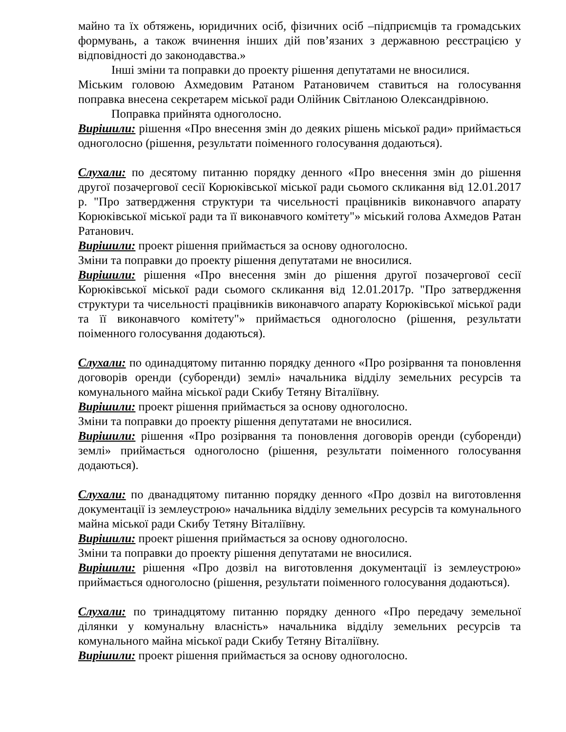майно та їх обтяжень, юридичних осіб, фізичних осіб –підприємців та громадських формувань, а також вчинення інших дій пов’язаних з державною реєстрацією у відповідності до законодавства.»
Інші зміни та поправки до проекту рішення депутатами не вносилися.
Міським головою Ахмедовим Ратаном Ратановичем ставиться на голосування поправка внесена секретарем міської ради Олійник Світланою Олександрівною.
Поправка прийнята одноголосно.
Вирішили: рішення «Про внесення змін до деяких рішень міської ради» приймається одноголосно (рішення, результати поіменного голосування додаються).
Слухали: по десятому питанню порядку денного «Про внесення змін до рішення другої позачергової сесії Корюківської міської ради сьомого скликання від 12.01.2017 р. "Про затвердження структури та чисельності працівників виконавчого апарату Корюківської міської ради та її виконавчого комітету"» міський голова Ахмедов Ратан Ратанович.
Вирішили: проект рішення приймається за основу одноголосно.
Зміни та поправки до проекту рішення депутатами не вносилися.
Вирішили: рішення «Про внесення змін до рішення другої позачергової сесії Корюківської міської ради сьомого скликання від 12.01.2017р. "Про затвердження структури та чисельності працівників виконавчого апарату Корюківської міської ради та її виконавчого комітету"» приймається одноголосно (рішення, результати поіменного голосування додаються).
Слухали: по одинадцятому питанню порядку денного «Про розірвання та поновлення договорів оренди (суборенди) землі» начальника відділу земельних ресурсів та комунального майна міської ради Скибу Тетяну Віталіївну.
Вирішили: проект рішення приймається за основу одноголосно.
Зміни та поправки до проекту рішення депутатами не вносилися.
Вирішили: рішення «Про розірвання та поновлення договорів оренди (суборенди) землі» приймається одноголосно (рішення, результати поіменного голосування додаються).
Слухали: по дванадцятому питанню порядку денного «Про дозвіл на виготовлення документації із землеустрою» начальника відділу земельних ресурсів та комунального майна міської ради Скибу Тетяну Віталіївну.
Вирішили: проект рішення приймається за основу одноголосно.
Зміни та поправки до проекту рішення депутатами не вносилися.
Вирішили: рішення «Про дозвіл на виготовлення документації із землеустрою» приймається одноголосно (рішення, результати поіменного голосування додаються).
Слухали: по тринадцятому питанню порядку денного «Про передачу земельної ділянки у комунальну власність» начальника відділу земельних ресурсів та комунального майна міської ради Скибу Тетяну Віталіївну.
Вирішили: проект рішення приймається за основу одноголосно.